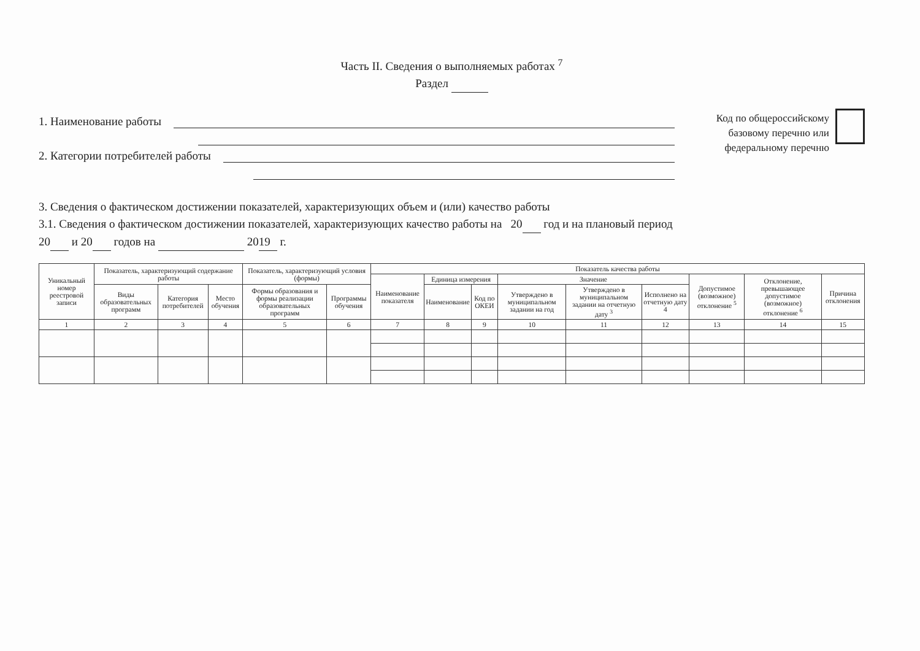Часть II. Сведения о выполняемых работах <sup>7</sup>
Раздел
1. Наименование работы
2. Категории потребителей работы
Код по общероссийскому базовому перечню или федеральному перечню
3. Сведения о фактическом достижении показателей, характеризующих объем и (или) качество работы
3.1. Сведения о фактическом достижении показателей, характеризующих качество работы на 20 год и на плановый период
20 и 20 годов на 20 19 г.
| Уникальный номер реестровой записи | Показатель, характеризующий содержание работы | | | Показатель, характеризующий условия (формы) | | Показатель качества работы | | | | | | | | |
| --- | --- | --- | --- | --- | --- | --- | --- | --- | --- | --- | --- | --- | --- | --- |
| | | | | | | Наименование показателя | Единица измерения | | Значение | | | Допустимое (возможное) отклонение <sup>5</sup> | Отклонение, превышающее допустимое (возможное) отклонение <sup>6</sup> | Причина отклонения |
| | Виды образовательных программ | Категория потребителей | Место обучения | Формы образования и формы реализации образовательных программ | Программы обучения | | Наименование | Код по ОКЕИ | Утверждено в муниципальном задании на год | Утверждено в муниципальном задании на отчетную дату <sup>3</sup> | Исполнено на отчетную дату 4 | | | |
| 1 | 2 | 3 | 4 | 5 | 6 | 7 | 8 | 9 | 10 | 11 | 12 | 13 | 14 | 15 |